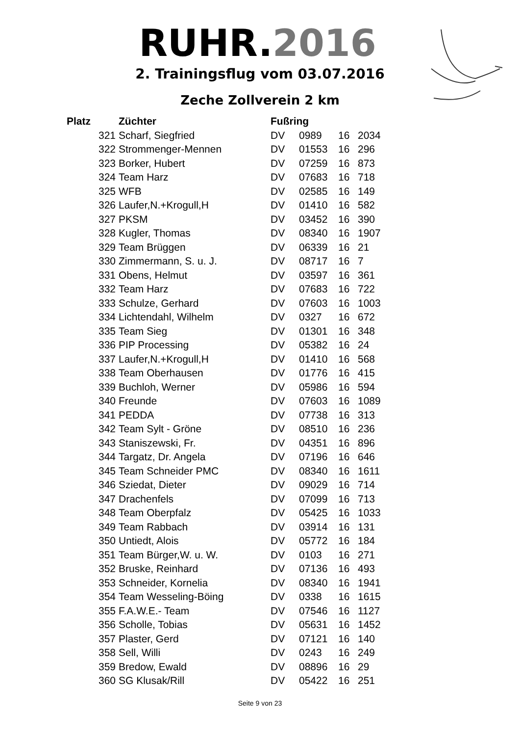RUHR.2016
2. Trainingsflug vom 03.07.2016
Zeche Zollverein 2 km
| Platz | Züchter | Fußring | | | |
| --- | --- | --- | --- | --- | --- |
| 321 | Scharf, Siegfried | DV | 0989 | 16 | 2034 |
| 322 | Strommenger-Mennen | DV | 01553 | 16 | 296 |
| 323 | Borker, Hubert | DV | 07259 | 16 | 873 |
| 324 | Team Harz | DV | 07683 | 16 | 718 |
| 325 | WFB | DV | 02585 | 16 | 149 |
| 326 | Laufer,N.+Krogull,H | DV | 01410 | 16 | 582 |
| 327 | PKSM | DV | 03452 | 16 | 390 |
| 328 | Kugler, Thomas | DV | 08340 | 16 | 1907 |
| 329 | Team Brüggen | DV | 06339 | 16 | 21 |
| 330 | Zimmermann, S. u. J. | DV | 08717 | 16 | 7 |
| 331 | Obens, Helmut | DV | 03597 | 16 | 361 |
| 332 | Team Harz | DV | 07683 | 16 | 722 |
| 333 | Schulze, Gerhard | DV | 07603 | 16 | 1003 |
| 334 | Lichtendahl, Wilhelm | DV | 0327 | 16 | 672 |
| 335 | Team Sieg | DV | 01301 | 16 | 348 |
| 336 | PIP Processing | DV | 05382 | 16 | 24 |
| 337 | Laufer,N.+Krogull,H | DV | 01410 | 16 | 568 |
| 338 | Team Oberhausen | DV | 01776 | 16 | 415 |
| 339 | Buchloh, Werner | DV | 05986 | 16 | 594 |
| 340 | Freunde | DV | 07603 | 16 | 1089 |
| 341 | PEDDA | DV | 07738 | 16 | 313 |
| 342 | Team Sylt - Gröne | DV | 08510 | 16 | 236 |
| 343 | Staniszewski, Fr. | DV | 04351 | 16 | 896 |
| 344 | Targatz, Dr. Angela | DV | 07196 | 16 | 646 |
| 345 | Team Schneider PMC | DV | 08340 | 16 | 1611 |
| 346 | Sziedat, Dieter | DV | 09029 | 16 | 714 |
| 347 | Drachenfels | DV | 07099 | 16 | 713 |
| 348 | Team Oberpfalz | DV | 05425 | 16 | 1033 |
| 349 | Team Rabbach | DV | 03914 | 16 | 131 |
| 350 | Untiedt, Alois | DV | 05772 | 16 | 184 |
| 351 | Team Bürger,W. u. W. | DV | 0103 | 16 | 271 |
| 352 | Bruske, Reinhard | DV | 07136 | 16 | 493 |
| 353 | Schneider, Kornelia | DV | 08340 | 16 | 1941 |
| 354 | Team Wesseling-Böing | DV | 0338 | 16 | 1615 |
| 355 | F.A.W.E.- Team | DV | 07546 | 16 | 1127 |
| 356 | Scholle, Tobias | DV | 05631 | 16 | 1452 |
| 357 | Plaster, Gerd | DV | 07121 | 16 | 140 |
| 358 | Sell, Willi | DV | 0243 | 16 | 249 |
| 359 | Bredow, Ewald | DV | 08896 | 16 | 29 |
| 360 | SG Klusak/Rill | DV | 05422 | 16 | 251 |
Seite 9 von 23